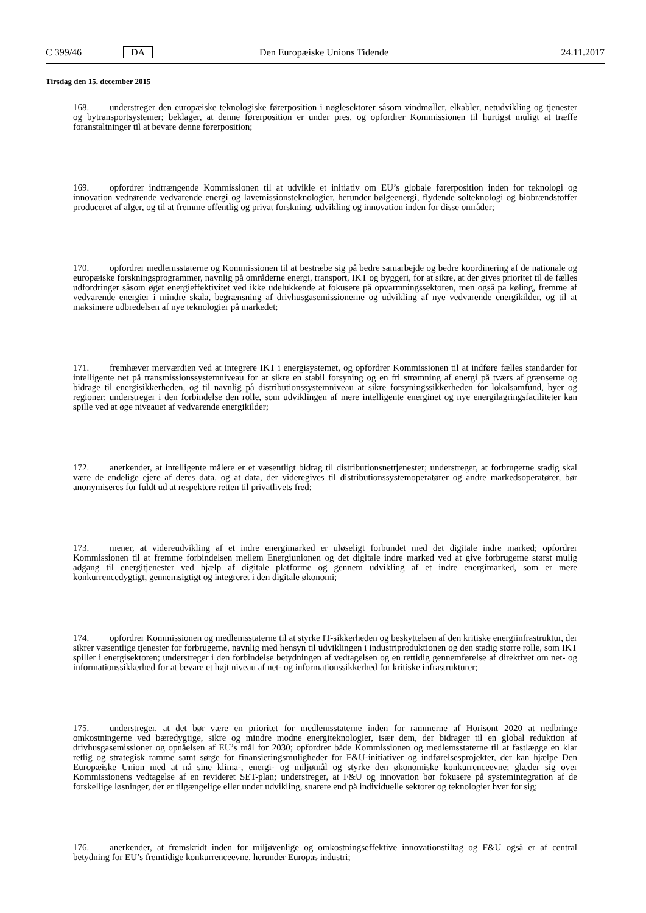C 399/46 DA Den Europæiske Unions Tidende 24.11.2017
Tirsdag den 15. december 2015
168. understreger den europæiske teknologiske førerposition i nøglesektorer såsom vindmøller, elkabler, netudvikling og tjenester og bytransportsystemer; beklager, at denne førerposition er under pres, og opfordrer Kommissionen til hurtigst muligt at træffe foranstaltninger til at bevare denne førerposition;
169. opfordrer indtrængende Kommissionen til at udvikle et initiativ om EU’s globale førerposition inden for teknologi og innovation vedrørende vedvarende energi og lavemissionsteknologier, herunder bølgeenergi, flydende solteknologi og biobrændstoffer produceret af alger, og til at fremme offentlig og privat forskning, udvikling og innovation inden for disse områder;
170. opfordrer medlemsstaterne og Kommissionen til at bestræbe sig på bedre samarbejde og bedre koordinering af de nationale og europæiske forskningsprogrammer, navnlig på områderne energi, transport, IKT og byggeri, for at sikre, at der gives prioritet til de fælles udfordringer såsom øget energieffektivitet ved ikke udelukkende at fokusere på opvarmnings­sektoren, men også på køling, fremme af vedvarende energier i mindre skala, begrænsning af drivhusgasemissionerne og udvikling af nye vedvarende energikilder, og til at maksimere udbredelsen af nye teknologier på markedet;
171. fremhæver merværdien ved at integrere IKT i energisystemet, og opfordrer Kommissionen til at indføre fælles standarder for intelligente net på transmissionssystemniveau for at sikre en stabil forsyning og en fri strømning af energi på tværs af grænserne og bidrage til energisikkerheden, og til navnlig på distributionssystemniveau at sikre forsynings­sikkerheden for lokalsamfund, byer og regioner; understreger i den forbindelse den rolle, som udviklingen af mere intelligente energinet og nye energilagringsfaciliteter kan spille ved at øge niveauet af vedvarende energikilder;
172. anerkender, at intelligente målere er et væsentligt bidrag til distributionsnettjenester; understreger, at forbrugerne stadig skal være de endelige ejere af deres data, og at data, der videregives til distributionssystemoperatører og andre markedsoperatører, bør anonymiseres for fuldt ud at respektere retten til privatlivets fred;
173. mener, at videreudvikling af et indre energimarked er uløseligt forbundet med det digitale indre marked; opfordrer Kommissionen til at fremme forbindelsen mellem Energiunionen og det digitale indre marked ved at give forbrugerne størst mulig adgang til energitjenester ved hjælp af digitale platforme og gennem udvikling af et indre energimarked, som er mere konkurrencedygtigt, gennemsigtigt og integreret i den digitale økonomi;
174. opfordrer Kommissionen og medlemsstaterne til at styrke IT-sikkerheden og beskyttelsen af den kritiske energiinfrastruktur, der sikrer væsentlige tjenester for forbrugerne, navnlig med hensyn til udviklingen i industriproduk­tionen og den stadig større rolle, som IKT spiller i energisektoren; understreger i den forbindelse betydningen af vedtagelsen og en rettidig gennemførelse af direktivet om net- og informationssikkerhed for at bevare et højt niveau af net- og informationssikkerhed for kritiske infrastrukturer;
175. understreger, at det bør være en prioritet for medlemsstaterne inden for rammerne af Horisont 2020 at nedbringe omkostningerne ved bæredygtige, sikre og mindre modne energiteknologier, især dem, der bidrager til en global reduktion af drivhusgasemissioner og opnåelsen af EU’s mål for 2030; opfordrer både Kommissionen og medlemsstaterne til at fastlægge en klar retlig og strategisk ramme samt sørge for finansieringsmuligheder for F&U-initiativer og indførelsesprojekter, der kan hjælpe Den Europæiske Union med at nå sine klima-, energi- og miljømål og styrke den økonomiske konkurrenceevne; glæder sig over Kommissionens vedtagelse af en revideret SET-plan; understreger, at F&U og innovation bør fokusere på systemintegration af de forskellige løsninger, der er tilgængelige eller under udvikling, snarere end på individuelle sektorer og teknologier hver for sig;
176. anerkender, at fremskridt inden for miljøvenlige og omkostningseffektive innovationstiltag og F&U også er af central betydning for EU’s fremtidige konkurrenceevne, herunder Europas industri;